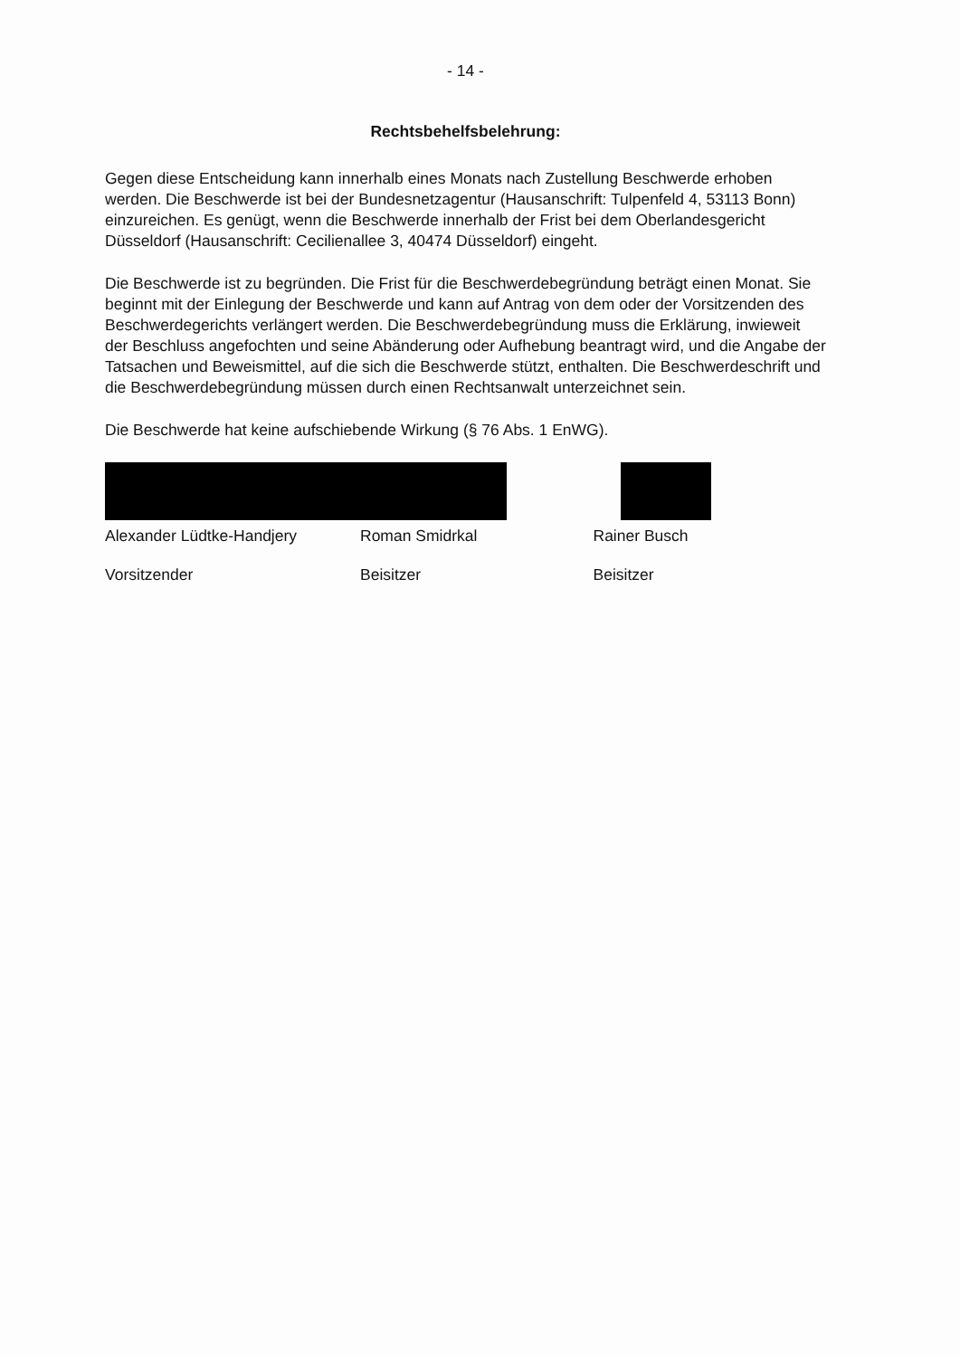- 14 -
Rechtsbehelfsbelehrung:
Gegen diese Entscheidung kann innerhalb eines Monats nach Zustellung Beschwerde erhoben werden. Die Beschwerde ist bei der Bundesnetzagentur (Hausanschrift: Tulpenfeld 4, 53113 Bonn) einzureichen. Es genügt, wenn die Beschwerde innerhalb der Frist bei dem Oberlandesgericht Düsseldorf (Hausanschrift: Cecilienallee 3, 40474 Düsseldorf) eingeht.
Die Beschwerde ist zu begründen. Die Frist für die Beschwerdebegründung beträgt einen Monat. Sie beginnt mit der Einlegung der Beschwerde und kann auf Antrag von dem oder der Vorsitzenden des Beschwerdegerichts verlängert werden. Die Beschwerdebegründung muss die Erklärung, inwieweit der Beschluss angefochten und seine Abänderung oder Aufhebung beantragt wird, und die Angabe der Tatsachen und Beweismittel, auf die sich die Beschwerde stützt, enthalten. Die Beschwerdeschrift und die Beschwerdebegründung müssen durch einen Rechtsanwalt unterzeichnet sein.
Die Beschwerde hat keine aufschiebende Wirkung (§ 76 Abs. 1 EnWG).
Alexander Lüdtke-Handjery
Vorsitzender
Roman Smidrkal
Beisitzer
Rainer Busch
Beisitzer